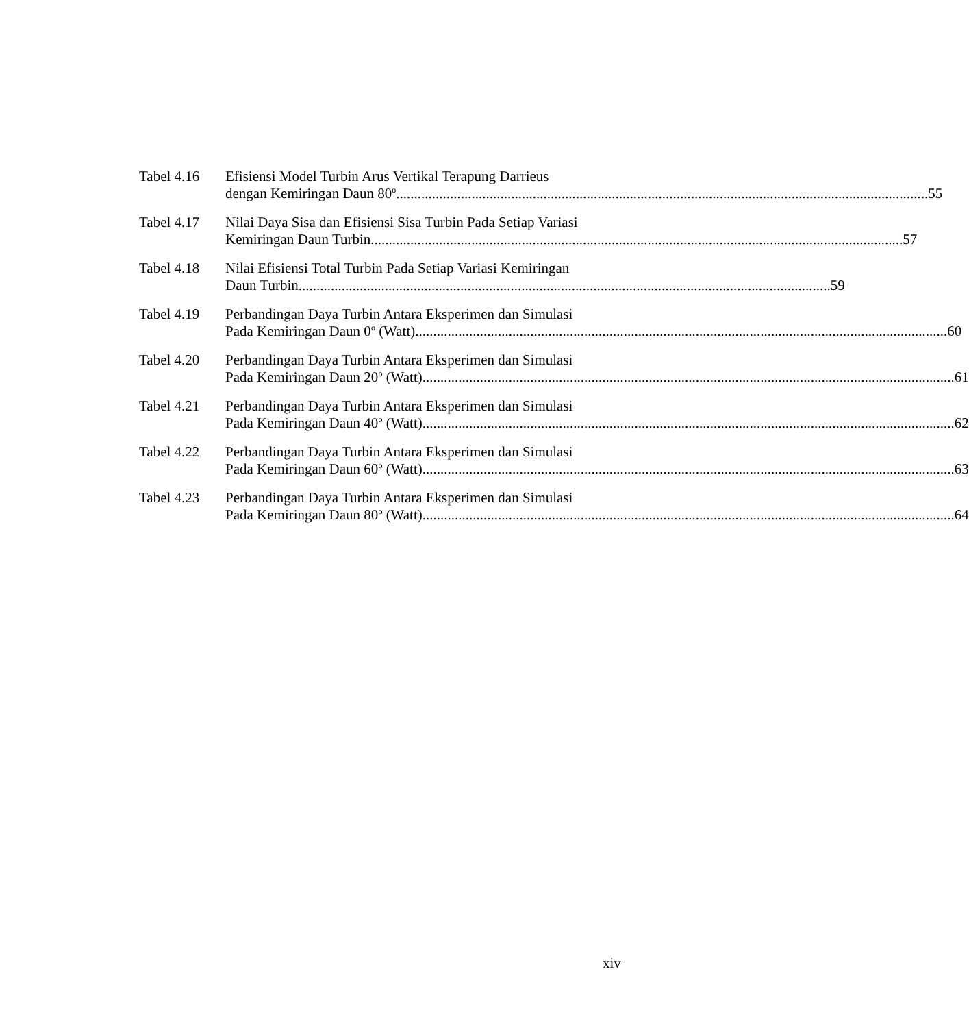Tabel 4.16 Efisiensi Model Turbin Arus Vertikal Terapung Darrieus
dengan Kemiringan Daun 80<sup>o</sup> 55
Tabel 4.17 Nilai Daya Sisa dan Efisiensi Sisa Turbin Pada Setiap Variasi
Kemiringan Daun Turbin 57
Tabel 4.18 Nilai Efisiensi Total Turbin Pada Setiap Variasi Kemiringan
Daun Turbin 59
Tabel 4.19 Perbandingan Daya Turbin Antara Eksperimen dan Simulasi
Pada Kemiringan Daun 0<sup>o</sup> (Watt) 60
Tabel 4.20 Perbandingan Daya Turbin Antara Eksperimen dan Simulasi
Pada Kemiringan Daun 20<sup>o</sup> (Watt) 61
Tabel 4.21 Perbandingan Daya Turbin Antara Eksperimen dan Simulasi
Pada Kemiringan Daun 40<sup>o</sup> (Watt) 62
Tabel 4.22 Perbandingan Daya Turbin Antara Eksperimen dan Simulasi
Pada Kemiringan Daun 60<sup>o</sup> (Watt) 63
Tabel 4.23 Perbandingan Daya Turbin Antara Eksperimen dan Simulasi
Pada Kemiringan Daun 80<sup>o</sup> (Watt) 64
xiv